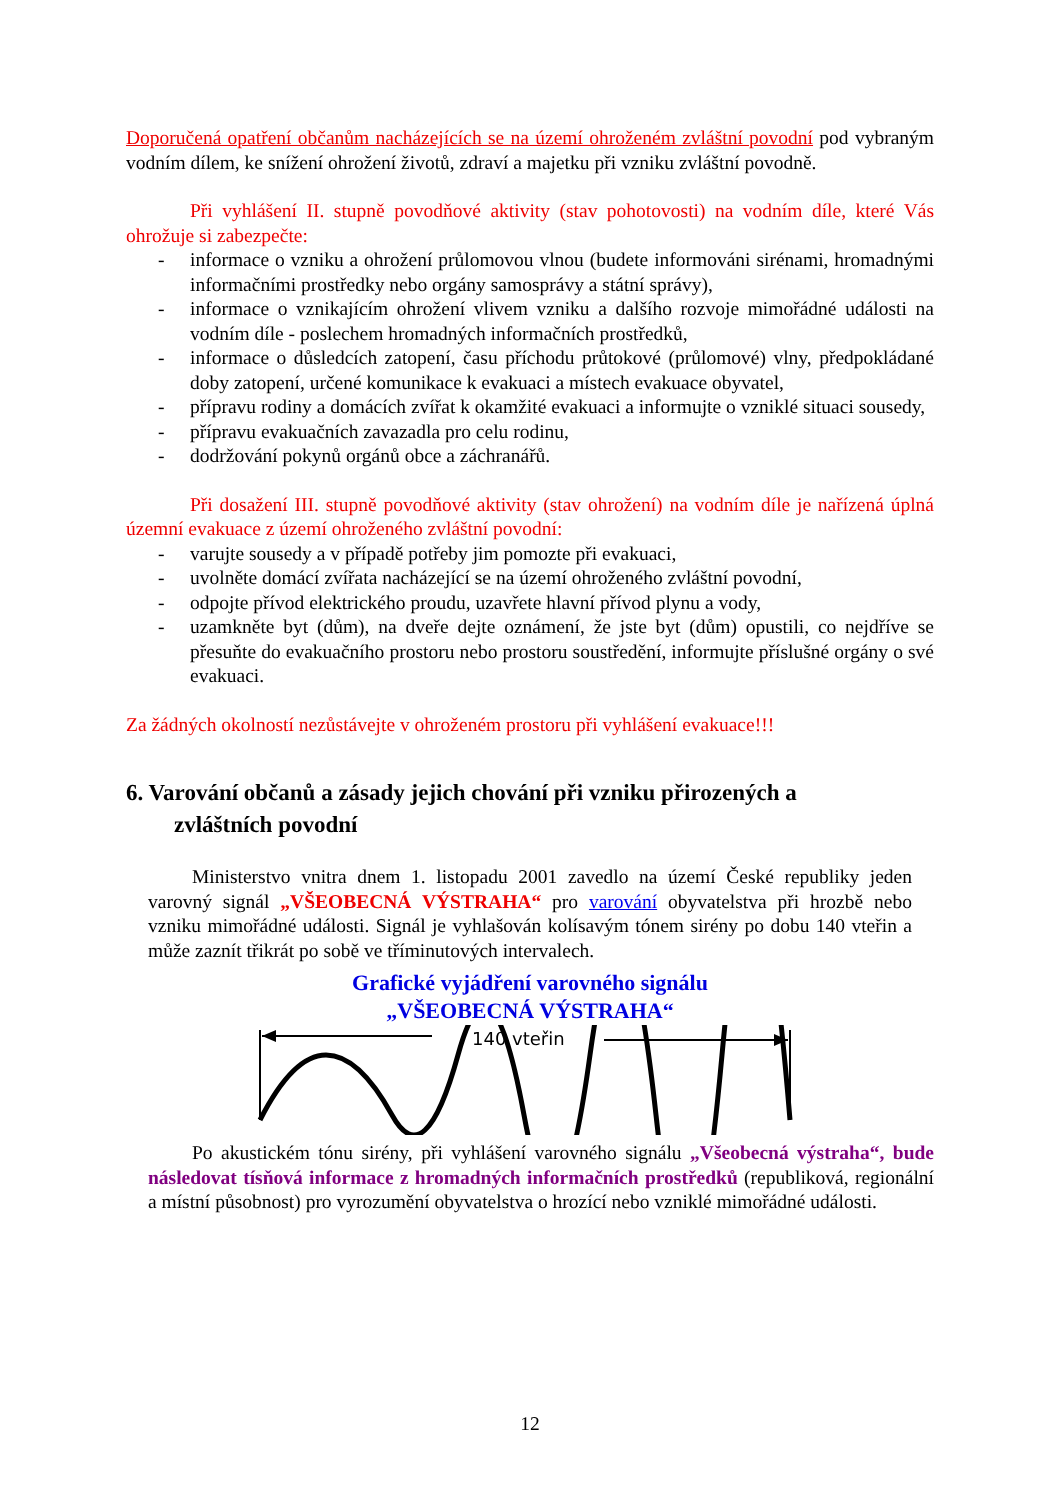Doporučená opatření občanům nacházejících se na území ohroženém zvláštní povodní pod vybraným vodním dílem, ke snížení ohrožení životů, zdraví a majetku při vzniku zvláštní povodně.
Při vyhlášení II. stupně povodňové aktivity (stav pohotovosti) na vodním díle, které Vás ohrožuje si zabezpečte:
- informace o vzniku a ohrožení průlomovou vlnou (budete informováni sirénami, hromadnými informačními prostředky nebo orgány samosprávy a státní správy),
- informace o vznikajícím ohrožení vlivem vzniku a dalšího rozvoje mimořádné události na vodním díle - poslechem hromadných informačních prostředků,
- informace o důsledcích zatopení, času příchodu průtokové (průlomové) vlny, předpokládané doby zatopení, určené komunikace k evakuaci a místech evakuace obyvatel,
- přípravu rodiny a domácích zvířat k okamžité evakuaci a informujte o vzniklé situaci sousedy,
- přípravu evakuačních zavazadla pro celu rodinu,
- dodržování pokynů orgánů obce a záchranářů.
Při dosažení III. stupně povodňové aktivity (stav ohrožení) na vodním díle je nařízená úplná územní evakuace z území ohroženého zvláštní povodní:
- varujte sousedy a v případě potřeby jim pomozte při evakuaci,
- uvolněte domácí zvířata nacházející se na území ohroženého zvláštní povodní,
- odpojte přívod elektrického proudu, uzavřete hlavní přívod plynu a vody,
- uzamkněte byt (dům), na dveře dejte oznámení, že jste byt (dům) opustili, co nejdříve se přesuňte do evakuačního prostoru nebo prostoru soustředění, informujte příslušné orgány o své evakuaci.
Za žádných okolností nezůstávejte v ohroženém prostoru při vyhlášení evakuace!!!
6. Varování občanů a zásady jejich chování při vzniku přirozených a
zvláštních povodní
Ministerstvo vnitra dnem 1. listopadu 2001 zavedlo na území České republiky jeden varovný signál „VŠEOBECNÁ VÝSTRAHA“ pro varování obyvatelstva při hrozbě nebo vzniku mimořádné události. Signál je vyhlašován kolísavým tónem sirény po dobu 140 vteřin a může zaznít třikrát po sobě ve tříminutových intervalech.
Grafické vyjádření varovného signálu
„VŠEOBECNÁ VÝSTRAHA“
140 vteřin
Po akustickém tónu sirény, při vyhlášení varovného signálu „Všeobecná výstraha“, bude následovat tísňová informace z hromadných informačních prostředků (republiková, regionální a místní působnost) pro vyrozumění obyvatelstva o hrozící nebo vzniklé mimořádné události.
12